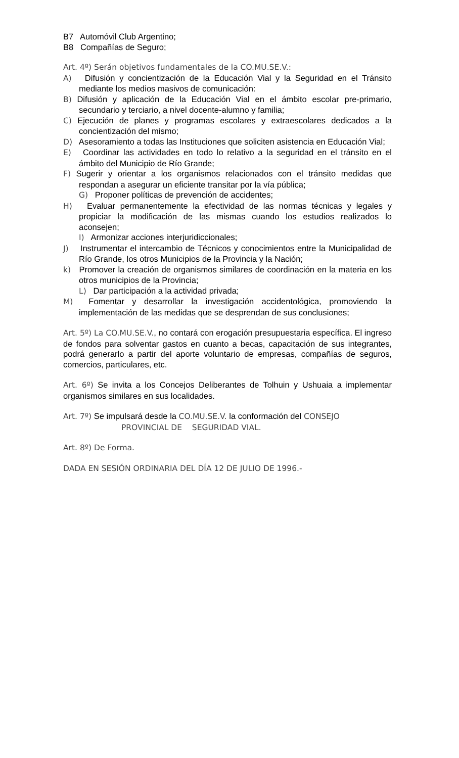B7 Automóvil Club Argentino;
B8 Compañías de Seguro;
Art. 4º) Serán objetivos fundamentales de la CO.MU.SE.V.:
A) Difusión y concientización de la Educación Vial y la Seguridad en el Tránsito mediante los medios masivos de comunicación:
B) Difusión y aplicación de la Educación Vial en el ámbito escolar pre-primario, secundario y terciario, a nivel docente-alumno y familia;
C) Ejecución de planes y programas escolares y extraescolares dedicados a la concientización del mismo;
D) Asesoramiento a todas las Instituciones que soliciten asistencia en Educación Vial;
E) Coordinar las actividades en todo lo relativo a la seguridad en el tránsito en el ámbito del Municipio de Río Grande;
F) Sugerir y orientar a los organismos relacionados con el tránsito medidas que respondan a asegurar un eficiente transitar por la vía pública;
G) Proponer políticas de prevención de accidentes;
H) Evaluar permanentemente la efectividad de las normas técnicas y legales y propiciar la modificación de las mismas cuando los estudios realizados lo aconsejen;
I) Armonizar acciones interjuridiccionales;
J) Instrumentar el intercambio de Técnicos y conocimientos entre la Municipalidad de Río Grande, los otros Municipios de la Provincia y la Nación;
k) Promover la creación de organismos similares de coordinación en la materia en los otros municipios de la Provincia;
L) Dar participación a la actividad privada;
M) Fomentar y desarrollar la investigación accidentológica, promoviendo la implementación de las medidas que se desprendan de sus conclusiones;
Art. 5º) La CO.MU.SE.V., no contará con erogación presupuestaria específica. El ingreso de fondos para solventar gastos en cuanto a becas, capacitación de sus integrantes, podrá generarlo a partir del aporte voluntario de empresas, compañías de seguros, comercios, particulares, etc.
Art. 6º) Se invita a los Concejos Deliberantes de Tolhuin y Ushuaia a implementar organismos similares en sus localidades.
Art. 7º) Se impulsará desde la CO.MU.SE.V. la conformación del CONSEJO
PROVINCIAL DE SEGURIDAD VIAL.
Art. 8º) De Forma.
DADA EN SESIÓN ORDINARIA DEL DÍA 12 DE JULIO DE 1996.-